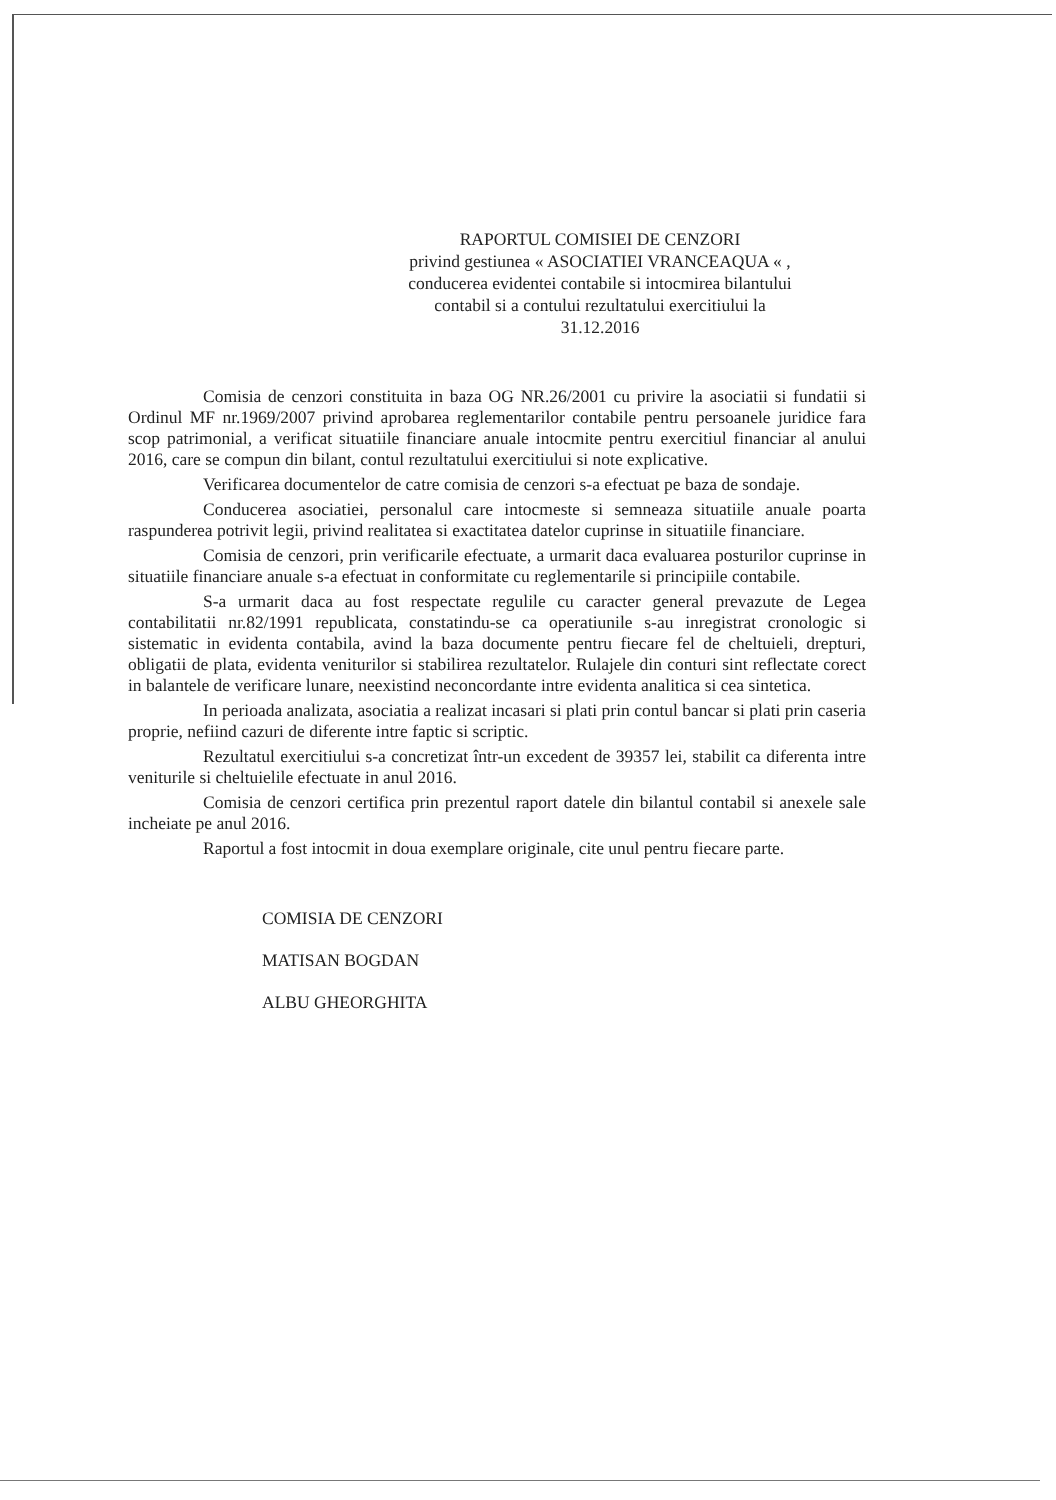RAPORTUL COMISIEI DE CENZORI
privind gestiunea « ASOCIATIEI VRANCEAQUA « ,
conducerea evidentei contabile si intocmirea bilantului
contabil si a contului rezultatului exercitiului la
31.12.2016
Comisia de cenzori constituita in baza OG NR.26/2001 cu privire la asociatii si fundatii si Ordinul MF nr.1969/2007 privind aprobarea reglementarilor contabile pentru persoanele juridice fara scop patrimonial, a verificat situatiile financiare anuale intocmite pentru exercitiul financiar al anului 2016, care se compun din bilant, contul rezultatului exercitiului si note explicative.
Verificarea documentelor de catre comisia de cenzori s-a efectuat pe baza de sondaje.
Conducerea asociatiei, personalul care intocmeste si semneaza situatiile anuale poarta raspunderea potrivit legii, privind realitatea si exactitatea datelor cuprinse in situatiile financiare.
Comisia de cenzori, prin verificarile efectuate, a urmarit daca evaluarea posturilor cuprinse in situatiile financiare anuale s-a efectuat in conformitate cu reglementarile si principiile contabile.
S-a urmarit daca au fost respectate regulile cu caracter general prevazute de Legea contabilitatii nr.82/1991 republicata, constatindu-se ca operatiunile s-au inregistrat cronologic si sistematic in evidenta contabila, avind la baza documente pentru fiecare fel de cheltuieli, drepturi, obligatii de plata, evidenta veniturilor si stabilirea rezultatelor. Rulajele din conturi sint reflectate corect in balantele de verificare lunare, neexistind neconcordante intre evidenta analitica si cea sintetica.
In perioada analizata, asociatia a realizat incasari si plati prin contul bancar si plati prin caseria proprie, nefiind cazuri de diferente intre faptic si scriptic.
Rezultatul exercitiului s-a concretizat într-un excedent de 39357 lei, stabilit ca diferenta intre veniturile si cheltuielile efectuate in anul 2016.
Comisia de cenzori certifica prin prezentul raport datele din bilantul contabil si anexele sale incheiate pe anul 2016.
Raportul a fost intocmit in doua exemplare originale, cite unul pentru fiecare parte.
COMISIA DE CENZORI
MATISAN BOGDAN
ALBU GHEORGHITA